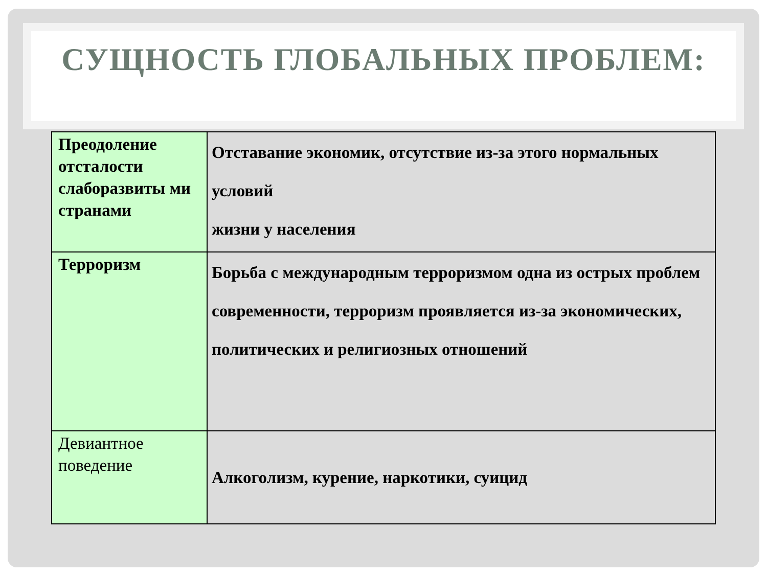СУЩНОСТЬ ГЛОБАЛЬНЫХ ПРОБЛЕМ:
| Преодоление отсталости слаборазвиты ми странами | Отставание экономик, отсутствие из-за этого нормальных условий жизни у населения |
| Терроризм | Борьба с международным терроризмом одна из острых проблем современности, терроризм проявляется из-за экономических, политических и религиозных отношений |
| Девиантное поведение | Алкоголизм, курение, наркотики, суицид |